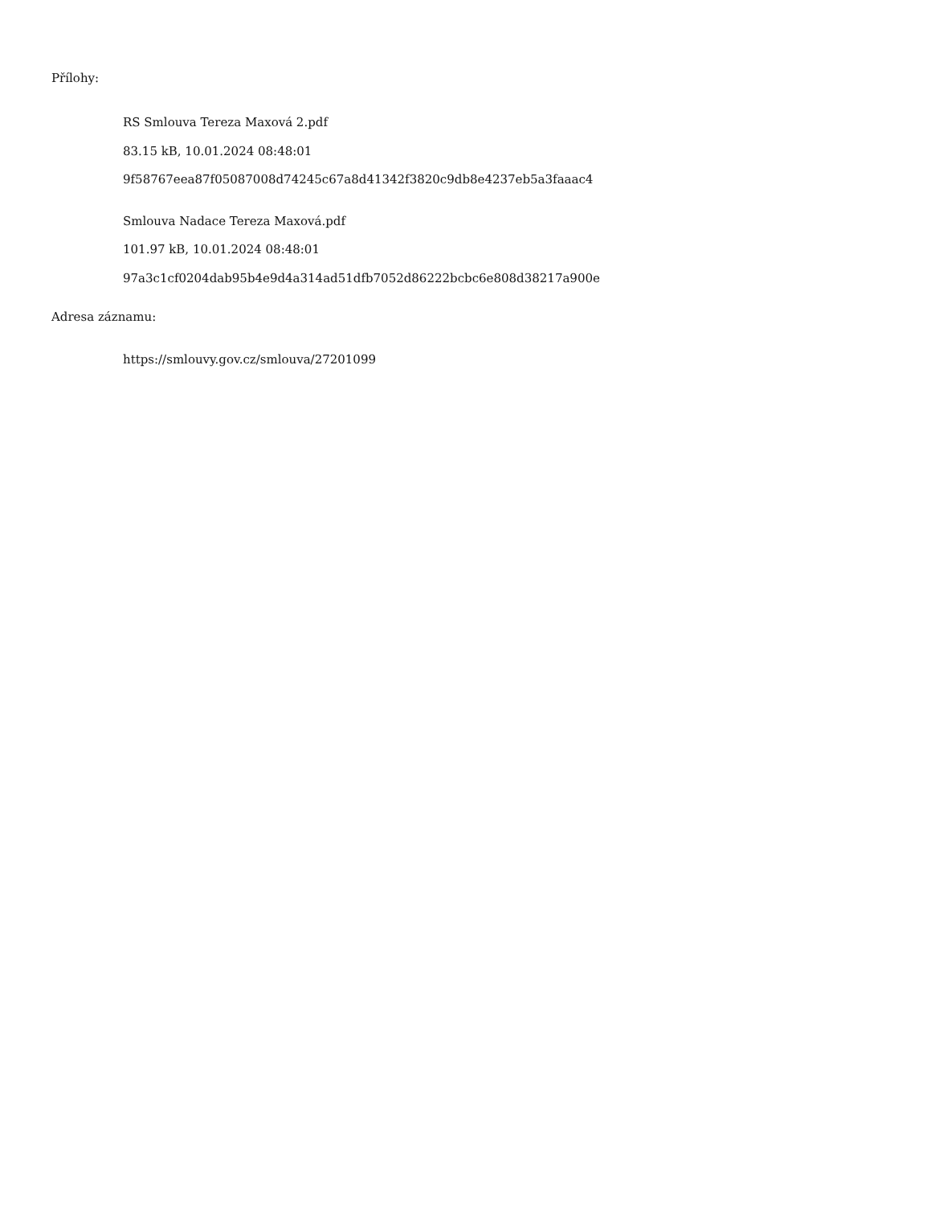Přílohy:
RS Smlouva Tereza Maxová 2.pdf
83.15 kB, 10.01.2024 08:48:01
9f58767eea87f05087008d74245c67a8d41342f3820c9db8e4237eb5a3faaac4
Smlouva Nadace Tereza Maxová.pdf
101.97 kB, 10.01.2024 08:48:01
97a3c1cf0204dab95b4e9d4a314ad51dfb7052d86222bcbc6e808d38217a900e
Adresa záznamu:
https://smlouvy.gov.cz/smlouva/27201099